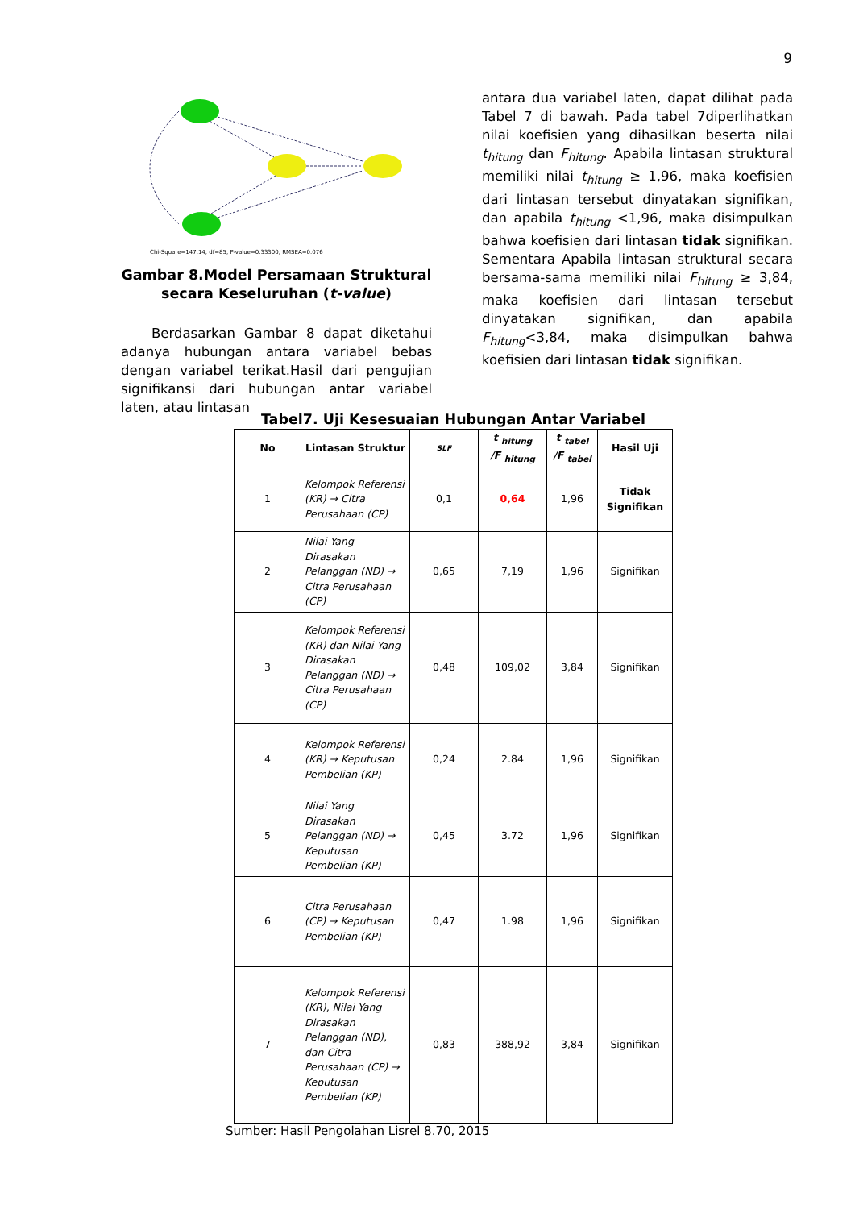9
Chi-Square=147.14, df=85, P-value=0.33300, RMSEA=0.076
Gambar 8.Model Persamaan Struktural secara Keseluruhan (t-value)
Berdasarkan Gambar 8 dapat diketahui adanya hubungan antara variabel bebas dengan variabel terikat.Hasil dari pengujian signifikansi dari hubungan antar variabel laten, atau lintasan
antara dua variabel laten, dapat dilihat pada Tabel 7 di bawah. Pada tabel 7diperlihatkan nilai koefisien yang dihasilkan beserta nilai t<sub>hitung</sub> dan F<sub>hitung</sub>. Apabila lintasan struktural memiliki nilai t<sub>hitung</sub> ≥ 1,96, maka koefisien dari lintasan tersebut dinyatakan signifikan, dan apabila t<sub>hitung</sub> <1,96, maka disimpulkan bahwa koefisien dari lintasan tidak signifikan. Sementara Apabila lintasan struktural secara bersama-sama memiliki nilai F<sub>hitung</sub> ≥ 3,84, maka koefisien dari lintasan tersebut dinyatakan signifikan, dan apabila F<sub>hitung</sub><3,84, maka disimpulkan bahwa koefisien dari lintasan tidak signifikan.
Tabel7. Uji Kesesuaian Hubungan Antar Variabel
| No | Lintasan Struktur | SLF | t <sub>hitung</sub> /F <sub>hitung</sub> | t <sub>tabel</sub> /F <sub>tabel</sub> | Hasil Uji |
| --- | --- | --- | --- | --- | --- |
| 1 | Kelompok Referensi (KR) → Citra Perusahaan (CP) | 0,1 | 0,64 | 1,96 | Tidak Signifikan |
| 2 | Nilai Yang Dirasakan Pelanggan (ND) → Citra Perusahaan (CP) | 0,65 | 7,19 | 1,96 | Signifikan |
| 3 | Kelompok Referensi (KR) dan Nilai Yang Dirasakan Pelanggan (ND) → Citra Perusahaan (CP) | 0,48 | 109,02 | 3,84 | Signifikan |
| 4 | Kelompok Referensi (KR) → Keputusan Pembelian (KP) | 0,24 | 2.84 | 1,96 | Signifikan |
| 5 | Nilai Yang Dirasakan Pelanggan (ND) → Keputusan Pembelian (KP) | 0,45 | 3.72 | 1,96 | Signifikan |
| 6 | Citra Perusahaan (CP) → Keputusan Pembelian (KP) | 0,47 | 1.98 | 1,96 | Signifikan |
| 7 | Kelompok Referensi (KR), Nilai Yang Dirasakan Pelanggan (ND), dan Citra Perusahaan (CP) → Keputusan Pembelian (KP) | 0,83 | 388,92 | 3,84 | Signifikan |
Sumber: Hasil Pengolahan Lisrel 8.70, 2015